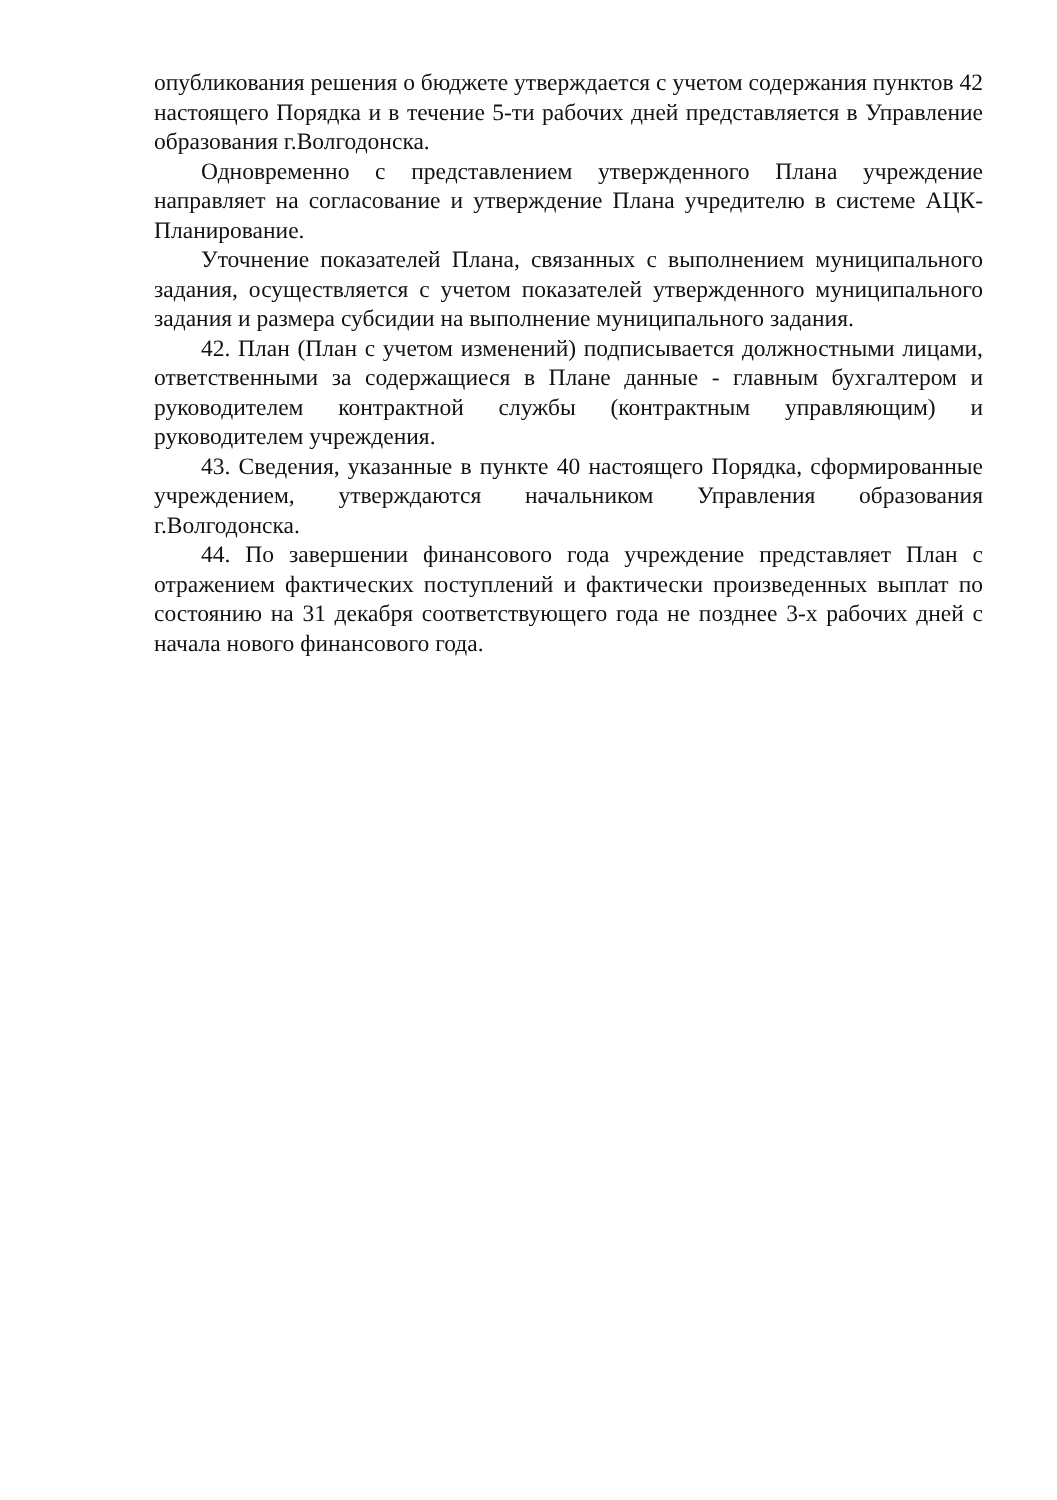опубликования решения о бюджете утверждается с учетом содержания пунктов 42 настоящего Порядка и в течение 5-ти рабочих дней представляется в Управление образования г.Волгодонска.
Одновременно с представлением утвержденного Плана учреждение направляет на согласование и утверждение Плана учредителю в системе АЦК-Планирование.
Уточнение показателей Плана, связанных с выполнением муниципального задания, осуществляется с учетом показателей утвержденного муниципального задания и размера субсидии на выполнение муниципального задания.
42. План (План с учетом изменений) подписывается должностными лицами, ответственными за содержащиеся в Плане данные - главным бухгалтером и руководителем контрактной службы (контрактным управляющим) и руководителем учреждения.
43. Сведения, указанные в пункте 40 настоящего Порядка, сформированные учреждением, утверждаются начальником Управления образования г.Волгодонска.
44. По завершении финансового года учреждение представляет План с отражением фактических поступлений и фактически произведенных выплат по состоянию на 31 декабря соответствующего года не позднее 3-х рабочих дней с начала нового финансового года.